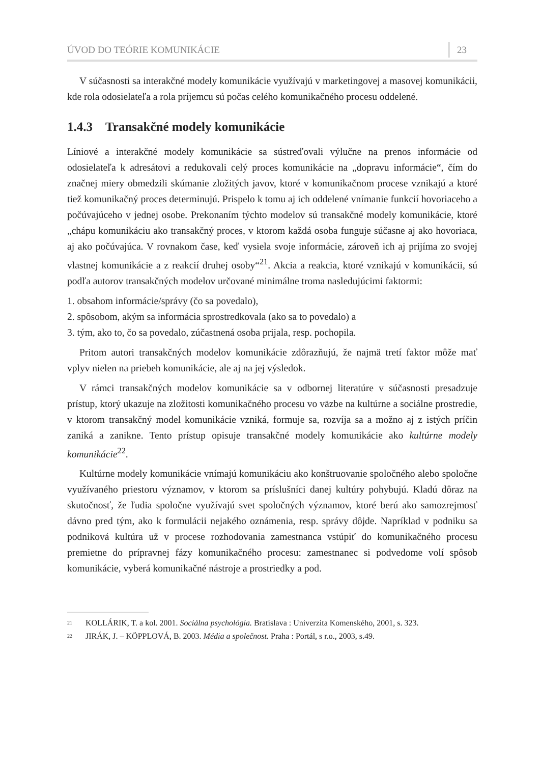ÚVOD DO TEÓRIE KOMUNIKÁCIE 23
V súčasnosti sa interakčné modely komunikácie využívajú v marketingovej a masovej komunikácii, kde rola odosielateľa a rola príjemcu sú počas celého komunikačného procesu oddelené.
1.4.3 Transakčné modely komunikácie
Líniové a interakčné modely komunikácie sa sústreďovali výlučne na prenos informácie od odosielateľa k adresátovi a redukovali celý proces komunikácie na „dopravu informácie“, čím do značnej miery obmedzili skúmanie zložitých javov, ktoré v komunikačnom procese vznikajú a ktoré tiež komunikačný proces determinujú. Prispelo k tomu aj ich oddelené vnímanie funkcií hovoriaceho a počúvajúceho v jednej osobe. Prekonaním týchto modelov sú transakčné modely komunikácie, ktoré „chápu komunikáciu ako transakčný proces, v ktorom každá osoba funguje súčasne aj ako hovoriaca, aj ako počúvajúca. V rovnakom čase, keď vysiela svoje informácie, zároveň ich aj prijíma zo svojej vlastnej komunikácie a z reakcií druhej osoby“<sup>21</sup>. Akcia a reakcia, ktoré vznikajú v komunikácii, sú podľa autorov transakčných modelov určované minimálne troma nasledujúcimi faktormi:
1. obsahom informácie/správy (čo sa povedalo),
2. spôsobom, akým sa informácia sprostredkovala (ako sa to povedalo) a
3. tým, ako to, čo sa povedalo, zúčastnená osoba prijala, resp. pochopila.
Pritom autori transakčných modelov komunikácie zdôrazňujú, že najmä tretí faktor môže mať vplyv nielen na priebeh komunikácie, ale aj na jej výsledok.
V rámci transakčných modelov komunikácie sa v odbornej literatúre v súčasnosti presadzuje prístup, ktorý ukazuje na zložitosti komunikačného procesu vo väzbe na kultúrne a sociálne prostredie, v ktorom transakčný model komunikácie vzniká, formuje sa, rozvíja sa a možno aj z istých príčin zaniká a zanikne. Tento prístup opisuje transakčné modely komunikácie ako kultúrne modely komunikácie<sup>22</sup>.
Kultúrne modely komunikácie vnímajú komunikáciu ako konštruovanie spoločného alebo spoločne využívaného priestoru významov, v ktorom sa príslušníci danej kultúry pohybujú. Kladú dôraz na skutočnosť, že ľudia spoločne využívajú svet spoločných významov, ktoré berú ako samozrejmosť dávno pred tým, ako k formulácii nejakého oznámenia, resp. správy dôjde. Napríklad v podniku sa podniková kultúra už v procese rozhodovania zamestnanca vstúpiť do komunikačného procesu premietne do prípravnej fázy komunikačného procesu: zamestnanec si podvedome volí spôsob komunikácie, vyberá komunikačné nástroje a prostriedky a pod.
<sup>21</sup> KOLLÁRIK, T. a kol. 2001. Sociálna psychológia. Bratislava : Univerzita Komenského, 2001, s. 323.
<sup>22</sup> JIRÁK, J. – KÖPPLOVÁ, B. 2003. Média a společnost. Praha : Portál, s r.o., 2003, s.49.